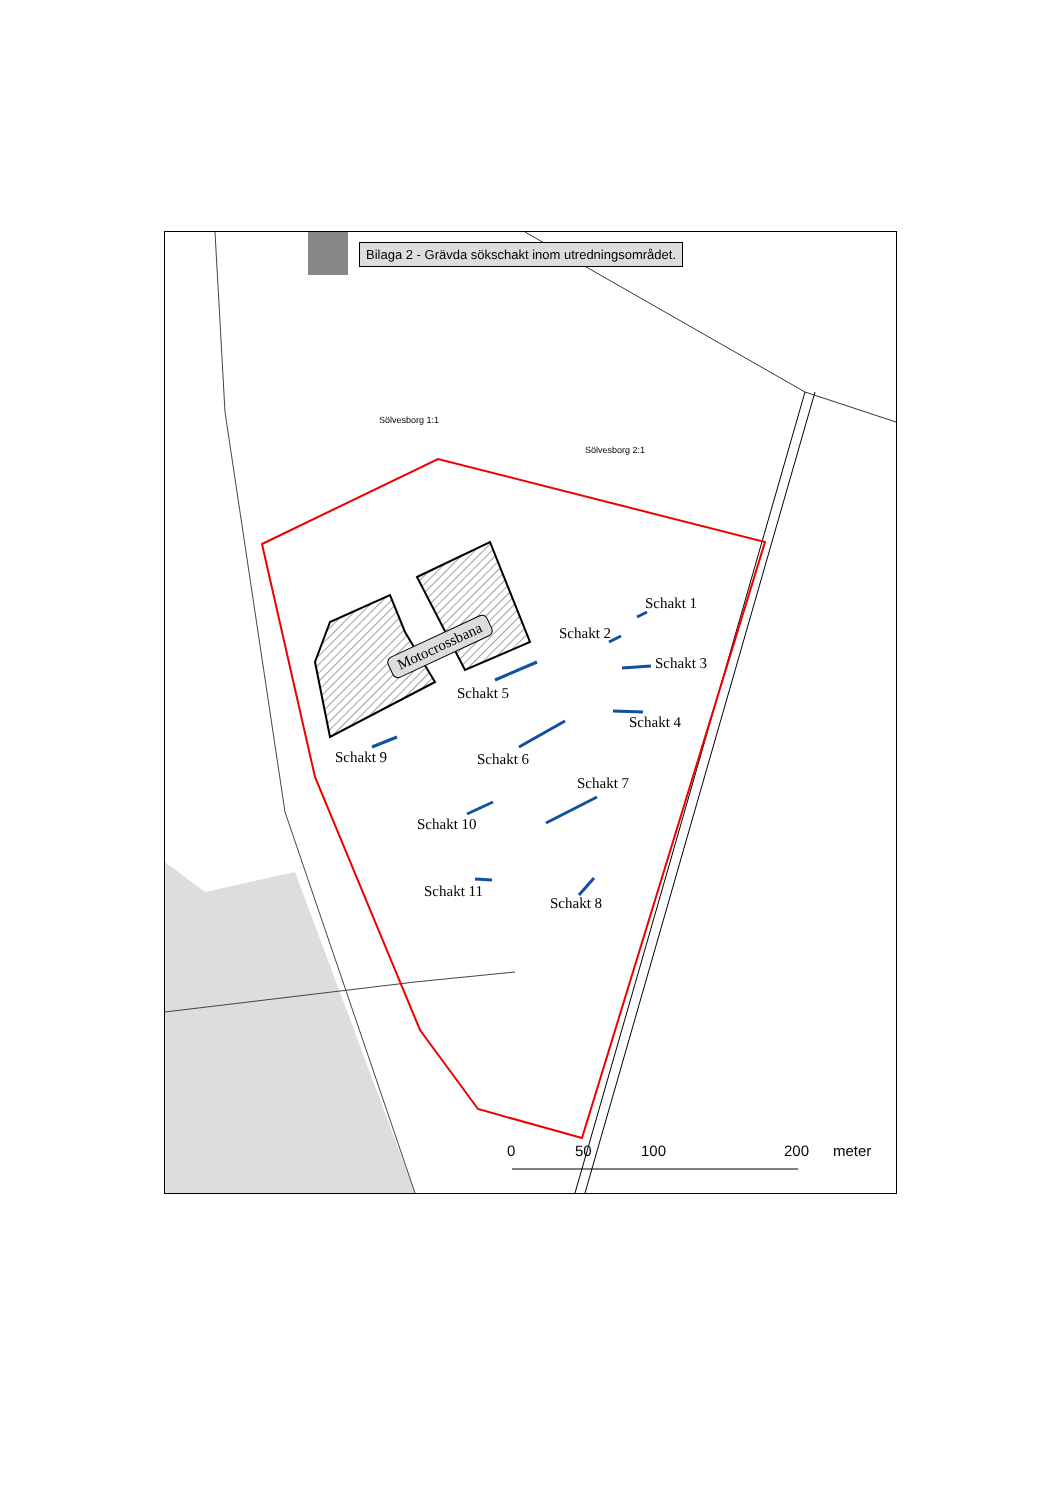Bilaga 2 - Grävda sökschakt inom utredningsområdet.
Sölvesborg 1:1
Sölvesborg 2:1
Motocrossbana
Schakt 1
Schakt 2
Schakt 3
Schakt 4
Schakt 5
Schakt 6
Schakt 7
Schakt 8
Schakt 9
Schakt 10
Schakt 11
0 50 100 200 meter